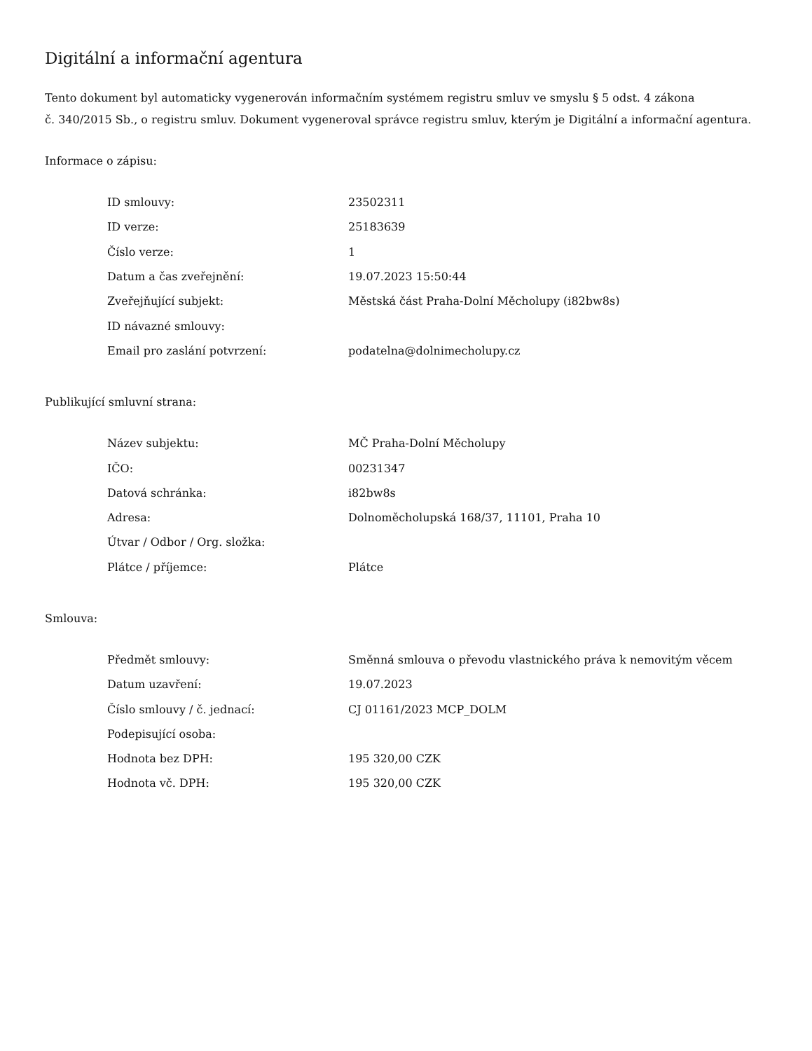Digitální a informační agentura
Tento dokument byl automaticky vygenerován informačním systémem registru smluv ve smyslu § 5 odst. 4 zákona
č. 340/2015 Sb., o registru smluv. Dokument vygeneroval správce registru smluv, kterým je Digitální a informační agentura.
Informace o zápisu:
| ID smlouvy: | 23502311 |
| ID verze: | 25183639 |
| Číslo verze: | 1 |
| Datum a čas zveřejnění: | 19.07.2023 15:50:44 |
| Zveřejňující subjekt: | Městská část Praha-Dolní Měcholupy (i82bw8s) |
| ID návazné smlouvy: | |
| Email pro zaslání potvrzení: | podatelna@dolnimecholupy.cz |
Publikující smluvní strana:
| Název subjektu: | MČ Praha-Dolní Měcholupy |
| IČO: | 00231347 |
| Datová schránka: | i82bw8s |
| Adresa: | Dolnoměcholupská 168/37, 11101, Praha 10 |
| Útvar / Odbor / Org. složka: | |
| Plátce / příjemce: | Plátce |
Smlouva:
| Předmět smlouvy: | Směnná smlouva o převodu vlastnického práva k nemovitým věcem |
| Datum uzavření: | 19.07.2023 |
| Číslo smlouvy / č. jednací: | CJ 01161/2023 MCP_DOLM |
| Podepisující osoba: | |
| Hodnota bez DPH: | 195 320,00 CZK |
| Hodnota vč. DPH: | 195 320,00 CZK |